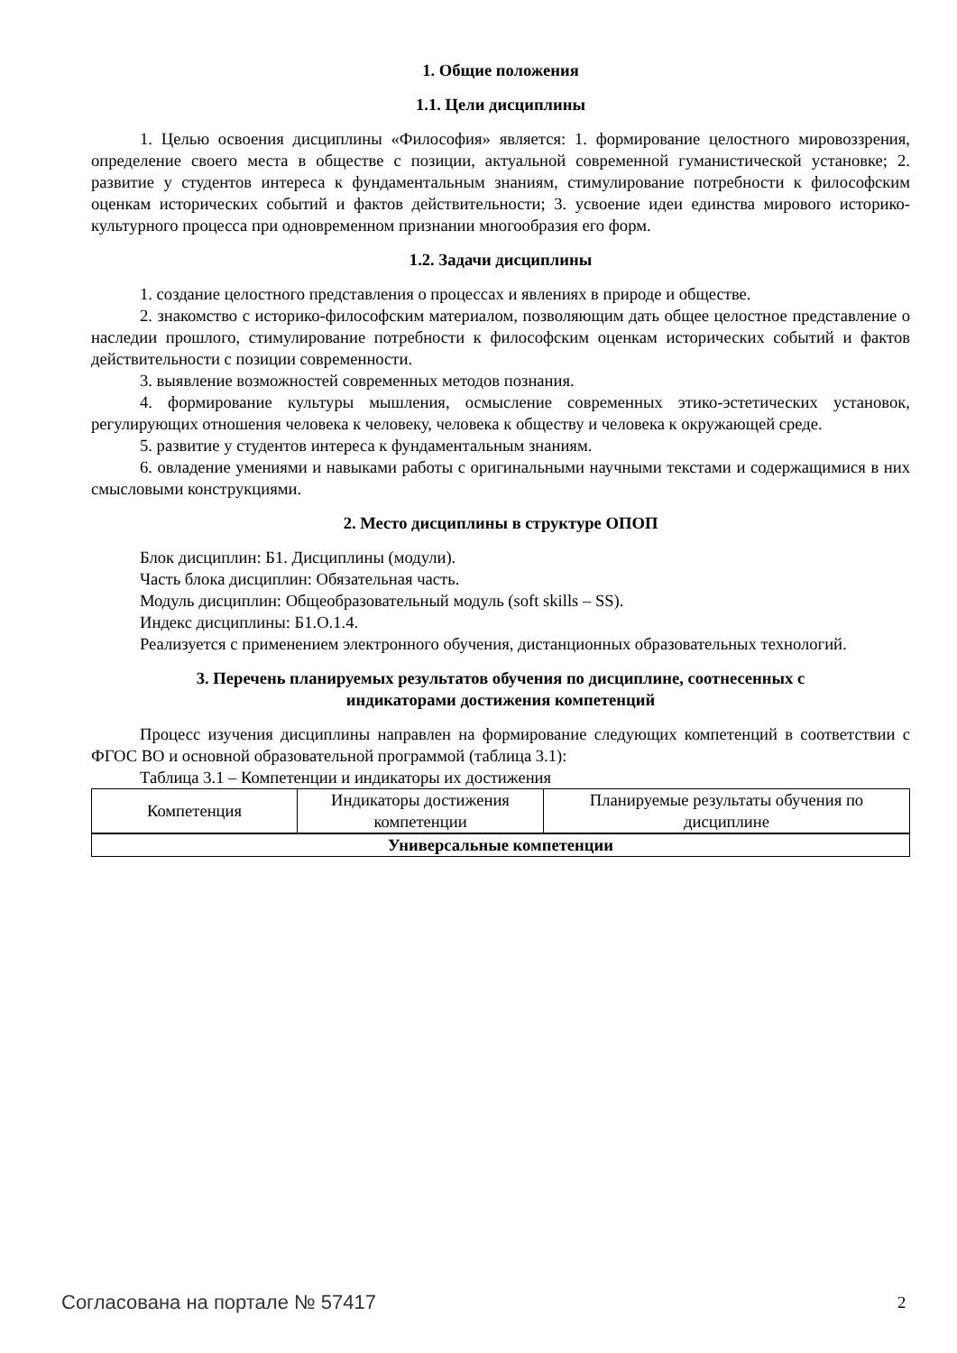1. Общие положения
1.1. Цели дисциплины
1. Целью освоения дисциплины «Философия» является: 1. формирование целостного мировоззрения, определение своего места в обществе с позиции, актуальной современной гуманистической установке; 2. развитие у студентов интереса к фундаментальным знаниям, стимулирование потребности к философским оценкам исторических событий и фактов действительности; 3. усвоение идеи единства мирового историко-культурного процесса при одновременном признании многообразия его форм.
1.2. Задачи дисциплины
1. создание целостного представления о процессах и явлениях в природе и обществе.
2. знакомство с историко-философским материалом, позволяющим дать общее целостное представление о наследии прошлого, стимулирование потребности к философским оценкам исторических событий и фактов действительности с позиции современности.
3. выявление возможностей современных методов познания.
4. формирование культуры мышления, осмысление современных этико-эстетических установок, регулирующих отношения человека к человеку, человека к обществу и человека к окружающей среде.
5. развитие у студентов интереса к фундаментальным знаниям.
6. овладение умениями и навыками работы с оригинальными научными текстами и содержащимися в них смысловыми конструкциями.
2. Место дисциплины в структуре ОПОП
Блок дисциплин: Б1. Дисциплины (модули).
Часть блока дисциплин: Обязательная часть.
Модуль дисциплин: Общеобразовательный модуль (soft skills – SS).
Индекс дисциплины: Б1.О.1.4.
Реализуется с применением электронного обучения, дистанционных образовательных технологий.
3. Перечень планируемых результатов обучения по дисциплине, соотнесенных с
индикаторами достижения компетенций
Процесс изучения дисциплины направлен на формирование следующих компетенций в соответствии с ФГОС ВО и основной образовательной программой (таблица 3.1):
Таблица 3.1 – Компетенции и индикаторы их достижения
| Компетенция | Индикаторы достижения компетенции | Планируемые результаты обучения по дисциплине |
| --- | --- | --- |
| Универсальные компетенции | | |
Согласована на портале № 57417 2